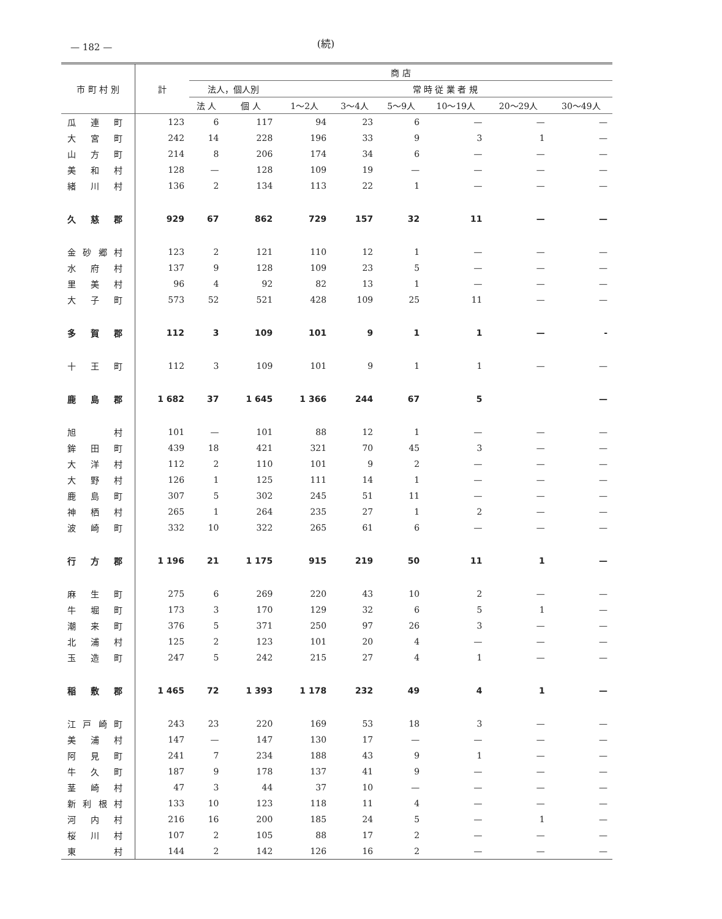— 182 —
(続)
| 市 町 村 別 | 計 | 商 店 | | | | | | | |
| --- | --- | --- | --- | --- | --- | --- | --- | --- | --- |
| | | 法人，個人別 | | 常 時 従 業 者 規 | | | | | |
| | | 法 人 | 個 人 | 1～2人 | 3～4人 | 5～9人 | 10～19人 | 20～29人 | 30～49人 |
| 瓜連町 | 123 | 6 | 117 | 94 | 23 | 6 | — | — | — |
| 大宮町 | 242 | 14 | 228 | 196 | 33 | 9 | 3 | 1 | — |
| 山方町 | 214 | 8 | 206 | 174 | 34 | 6 | — | — | — |
| 美和村 | 128 | — | 128 | 109 | 19 | — | — | — | — |
| 緒川村 | 136 | 2 | 134 | 113 | 22 | 1 | — | — | — |
| 久慈郡 | 929 | 67 | 862 | 729 | 157 | 32 | 11 | — | — |
| 金砂郷村 | 123 | 2 | 121 | 110 | 12 | 1 | — | — | — |
| 水府村 | 137 | 9 | 128 | 109 | 23 | 5 | — | — | — |
| 里美村 | 96 | 4 | 92 | 82 | 13 | 1 | — | — | — |
| 大子町 | 573 | 52 | 521 | 428 | 109 | 25 | 11 | — | — |
| 多賀郡 | 112 | 3 | 109 | 101 | 9 | 1 | 1 | — | - |
| 十王町 | 112 | 3 | 109 | 101 | 9 | 1 | 1 | — | — |
| 鹿島郡 | 1 682 | 37 | 1 645 | 1 366 | 244 | 67 | 5 | | — |
| 旭 村 | 101 | — | 101 | 88 | 12 | 1 | — | — | — |
| 鉾田町 | 439 | 18 | 421 | 321 | 70 | 45 | 3 | — | — |
| 大洋村 | 112 | 2 | 110 | 101 | 9 | 2 | — | — | — |
| 大野村 | 126 | 1 | 125 | 111 | 14 | 1 | — | — | — |
| 鹿島町 | 307 | 5 | 302 | 245 | 51 | 11 | — | — | — |
| 神栖村 | 265 | 1 | 264 | 235 | 27 | 1 | 2 | — | — |
| 波崎町 | 332 | 10 | 322 | 265 | 61 | 6 | — | — | — |
| 行方郡 | 1 196 | 21 | 1 175 | 915 | 219 | 50 | 11 | 1 | — |
| 麻生町 | 275 | 6 | 269 | 220 | 43 | 10 | 2 | — | — |
| 牛堀町 | 173 | 3 | 170 | 129 | 32 | 6 | 5 | 1 | — |
| 潮来町 | 376 | 5 | 371 | 250 | 97 | 26 | 3 | — | — |
| 北浦村 | 125 | 2 | 123 | 101 | 20 | 4 | — | — | — |
| 玉造町 | 247 | 5 | 242 | 215 | 27 | 4 | 1 | — | — |
| 稲敷郡 | 1 465 | 72 | 1 393 | 1 178 | 232 | 49 | 4 | 1 | — |
| 江戸崎町 | 243 | 23 | 220 | 169 | 53 | 18 | 3 | — | — |
| 美浦村 | 147 | — | 147 | 130 | 17 | — | — | — | — |
| 阿見町 | 241 | 7 | 234 | 188 | 43 | 9 | 1 | — | — |
| 牛久町 | 187 | 9 | 178 | 137 | 41 | 9 | — | — | — |
| 茎崎村 | 47 | 3 | 44 | 37 | 10 | — | — | — | — |
| 新利根村 | 133 | 10 | 123 | 118 | 11 | 4 | — | — | — |
| 河内村 | 216 | 16 | 200 | 185 | 24 | 5 | — | 1 | — |
| 桜川村 | 107 | 2 | 105 | 88 | 17 | 2 | — | — | — |
| 東 村 | 144 | 2 | 142 | 126 | 16 | 2 | — | — | — |